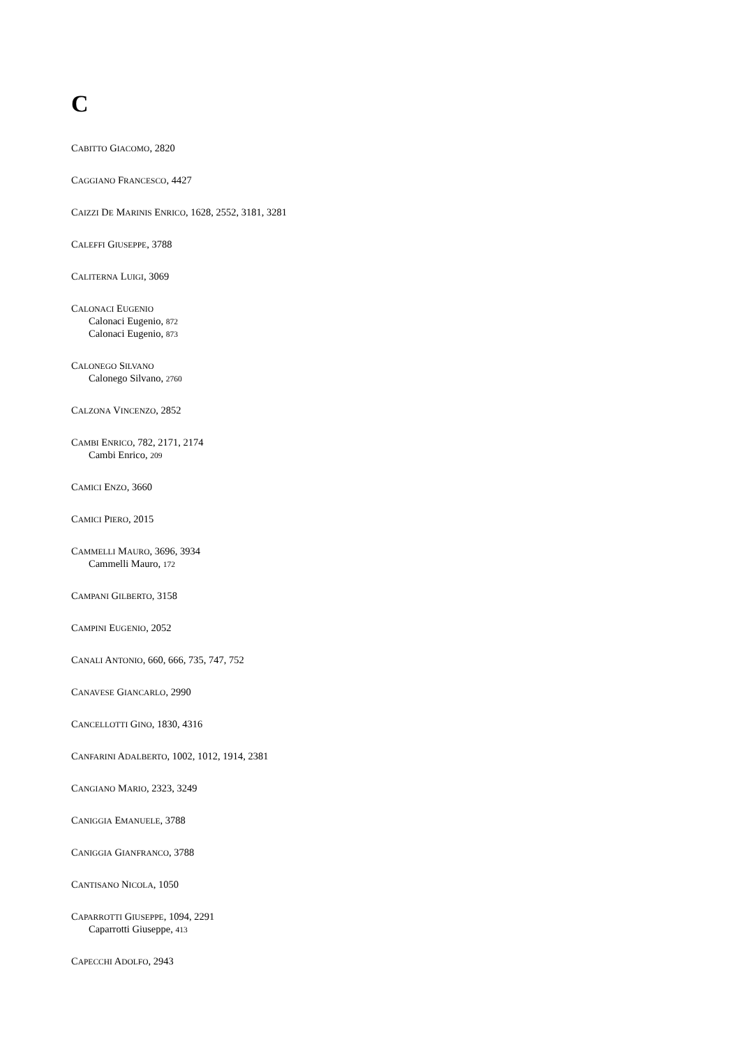C
CABITTO GIACOMO, 2820
CAGGIANO FRANCESCO, 4427
CAIZZI DE MARINIS ENRICO, 1628, 2552, 3181, 3281
CALEFFI GIUSEPPE, 3788
CALITERNA LUIGI, 3069
CALONACI EUGENIO
Calonaci Eugenio, 872
Calonaci Eugenio, 873
CALONEGO SILVANO
Calonego Silvano, 2760
CALZONA VINCENZO, 2852
CAMBI ENRICO, 782, 2171, 2174
Cambi Enrico, 209
CAMICI ENZO, 3660
CAMICI PIERO, 2015
CAMMELLI MAURO, 3696, 3934
Cammelli Mauro, 172
CAMPANI GILBERTO, 3158
CAMPINI EUGENIO, 2052
CANALI ANTONIO, 660, 666, 735, 747, 752
CANAVESE GIANCARLO, 2990
CANCELLOTTI GINO, 1830, 4316
CANFARINI ADALBERTO, 1002, 1012, 1914, 2381
CANGIANO MARIO, 2323, 3249
CANIGGIA EMANUELE, 3788
CANIGGIA GIANFRANCO, 3788
CANTISANO NICOLA, 1050
CAPARROTTI GIUSEPPE, 1094, 2291
Caparrotti Giuseppe, 413
CAPECCHI ADOLFO, 2943